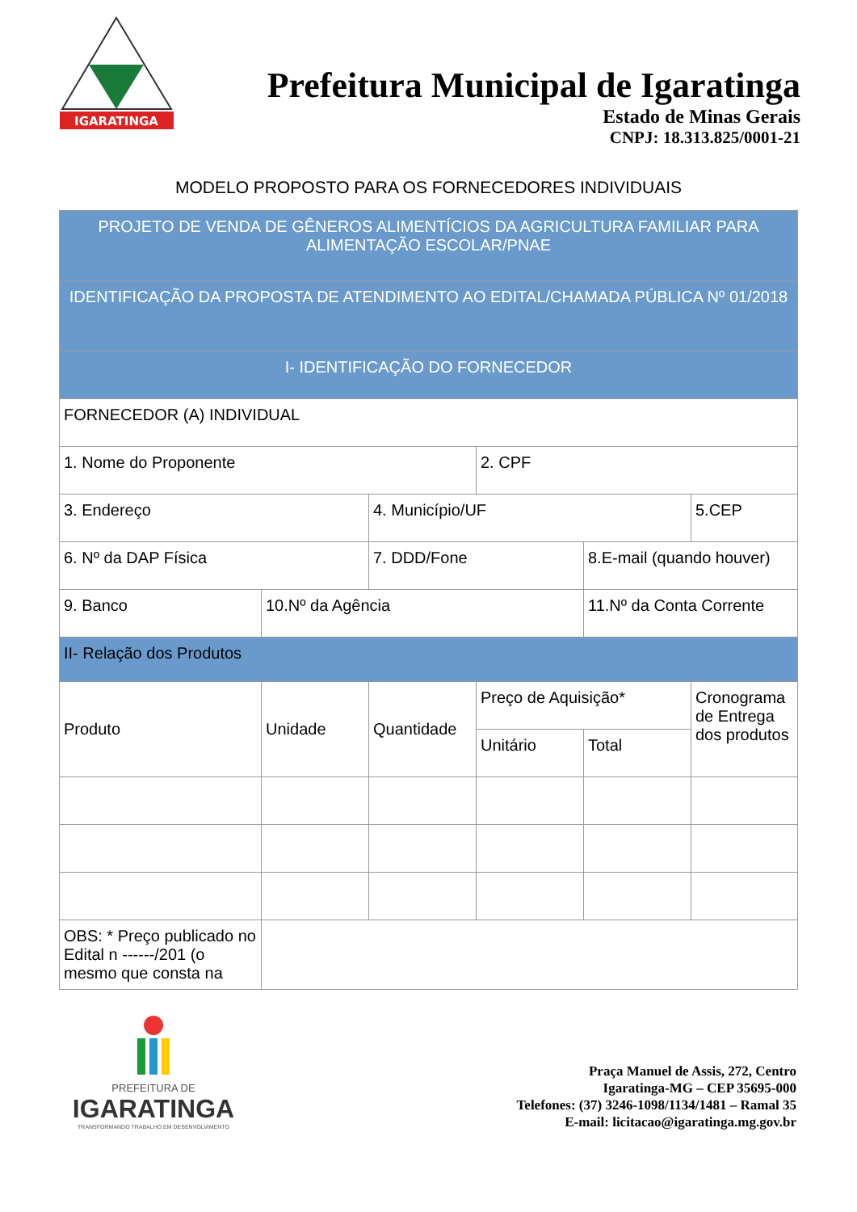IGARATINGA
Prefeitura Municipal de Igaratinga
Estado de Minas Gerais
CNPJ: 18.313.825/0001-21
MODELO PROPOSTO PARA OS FORNECEDORES INDIVIDUAIS
| PROJETO DE VENDA DE GÊNEROS ALIMENTÍCIOS DA AGRICULTURA FAMILIAR PARA ALIMENTAÇÃO ESCOLAR/PNAE | | | | | |
| IDENTIFICAÇÃO DA PROPOSTA DE ATENDIMENTO AO EDITAL/CHAMADA PÚBLICA Nº 01/2018 | | | | | |
| I- IDENTIFICAÇÃO DO FORNECEDOR | | | | | |
| FORNECEDOR (A) INDIVIDUAL | | | | | |
| 1. Nome do Proponente | | | 2. CPF | | |
| 3. Endereço | | 4. Município/UF | | | 5.CEP |
| 6. Nº da DAP Física | | 7. DDD/Fone | | 8.E-mail (quando houver) | |
| 9. Banco | 10.Nº da Agência | | | 11.Nº da Conta Corrente | |
| II- Relação dos Produtos | | | | | |
| Produto | Unidade | Quantidade | Preço de Aquisição* | | Cronograma de Entrega dos produtos |
| | | | Unitário | Total | |
| OBS: * Preço publicado no Edital n ------/201 (o mesmo que consta na | | | | | |
PREFEITURA DE
IGARATINGA
TRANSFORMANDO TRABALHO EM DESENVOLVIMENTO
Praça Manuel de Assis, 272, Centro
Igaratinga-MG – CEP 35695-000
Telefones: (37) 3246-1098/1134/1481 – Ramal 35
E-mail: licitacao@igaratinga.mg.gov.br